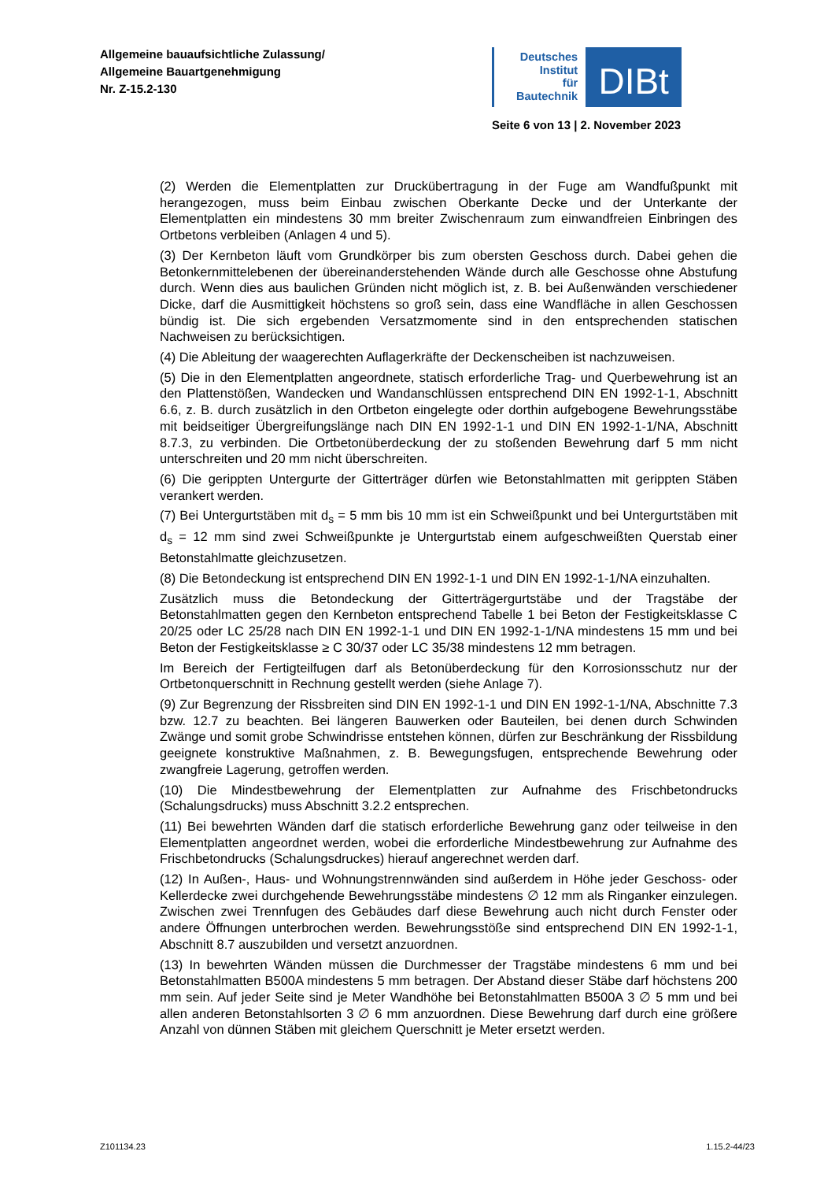Allgemeine bauaufsichtliche Zulassung/
Allgemeine Bauartgenehmigung
Nr. Z-15.2-130
Deutsches
Institut
für
Bautechnik
DIBt
Seite 6 von 13 | 2. November 2023
(2) Werden die Elementplatten zur Druckübertragung in der Fuge am Wandfußpunkt mit herangezogen, muss beim Einbau zwischen Oberkante Decke und der Unterkante der Elementplatten ein mindestens 30 mm breiter Zwischenraum zum einwandfreien Einbringen des Ortbetons verbleiben (Anlagen 4 und 5).
(3) Der Kernbeton läuft vom Grundkörper bis zum obersten Geschoss durch. Dabei gehen die Betonkernmittelebenen der übereinanderstehenden Wände durch alle Geschosse ohne Abstufung durch. Wenn dies aus baulichen Gründen nicht möglich ist, z. B. bei Außenwänden verschiedener Dicke, darf die Ausmittigkeit höchstens so groß sein, dass eine Wandfläche in allen Geschossen bündig ist. Die sich ergebenden Versatzmomente sind in den entsprechenden statischen Nachweisen zu berücksichtigen.
(4) Die Ableitung der waagerechten Auflagerkräfte der Deckenscheiben ist nachzuweisen.
(5) Die in den Elementplatten angeordnete, statisch erforderliche Trag- und Querbewehrung ist an den Plattenstößen, Wandecken und Wandanschlüssen entsprechend DIN EN 1992-1-1, Abschnitt 6.6, z. B. durch zusätzlich in den Ortbeton eingelegte oder dorthin aufgebogene Bewehrungsstäbe mit beidseitiger Übergreifungslänge nach DIN EN 1992-1-1 und DIN EN 1992-1-1/NA, Abschnitt 8.7.3, zu verbinden. Die Ortbetonüberdeckung der zu stoßenden Bewehrung darf 5 mm nicht unterschreiten und 20 mm nicht überschreiten.
(6) Die gerippten Untergurte der Gitterträger dürfen wie Betonstahlmatten mit gerippten Stäben verankert werden.
(7) Bei Untergurtstäben mit d<sub>s</sub> = 5 mm bis 10 mm ist ein Schweißpunkt und bei Untergurtstäben mit d<sub>s</sub> = 12 mm sind zwei Schweißpunkte je Untergurtstab einem aufgeschweißten Querstab einer Betonstahlmatte gleichzusetzen.
(8) Die Betondeckung ist entsprechend DIN EN 1992-1-1 und DIN EN 1992-1-1/NA einzuhalten.
Zusätzlich muss die Betondeckung der Gitterträgergurtstäbe und der Tragstäbe der Betonstahlmatten gegen den Kernbeton entsprechend Tabelle 1 bei Beton der Festigkeitsklasse C 20/25 oder LC 25/28 nach DIN EN 1992-1-1 und DIN EN 1992-1-1/NA mindestens 15 mm und bei Beton der Festigkeitsklasse ≥ C 30/37 oder LC 35/38 mindestens 12 mm betragen.
Im Bereich der Fertigteilfugen darf als Betonüberdeckung für den Korrosionsschutz nur der Ortbetonquerschnitt in Rechnung gestellt werden (siehe Anlage 7).
(9) Zur Begrenzung der Rissbreiten sind DIN EN 1992-1-1 und DIN EN 1992-1-1/NA, Abschnitte 7.3 bzw. 12.7 zu beachten. Bei längeren Bauwerken oder Bauteilen, bei denen durch Schwinden Zwänge und somit grobe Schwindrisse entstehen können, dürfen zur Beschränkung der Rissbildung geeignete konstruktive Maßnahmen, z. B. Bewegungsfugen, entsprechende Bewehrung oder zwangfreie Lagerung, getroffen werden.
(10) Die Mindestbewehrung der Elementplatten zur Aufnahme des Frischbetondrucks (Schalungsdrucks) muss Abschnitt 3.2.2 entsprechen.
(11) Bei bewehrten Wänden darf die statisch erforderliche Bewehrung ganz oder teilweise in den Elementplatten angeordnet werden, wobei die erforderliche Mindestbewehrung zur Aufnahme des Frischbetondrucks (Schalungsdruckes) hierauf angerechnet werden darf.
(12) In Außen-, Haus- und Wohnungstrennwänden sind außerdem in Höhe jeder Geschoss- oder Kellerdecke zwei durchgehende Bewehrungsstäbe mindestens ∅ 12 mm als Ringanker einzulegen. Zwischen zwei Trennfugen des Gebäudes darf diese Bewehrung auch nicht durch Fenster oder andere Öffnungen unterbrochen werden. Bewehrungsstöße sind entsprechend DIN EN 1992-1-1, Abschnitt 8.7 auszubilden und versetzt anzuordnen.
(13) In bewehrten Wänden müssen die Durchmesser der Tragstäbe mindestens 6 mm und bei Betonstahlmatten B500A mindestens 5 mm betragen. Der Abstand dieser Stäbe darf höchstens 200 mm sein. Auf jeder Seite sind je Meter Wandhöhe bei Betonstahlmatten B500A 3 ∅ 5 mm und bei allen anderen Betonstahlsorten 3 ∅ 6 mm anzuordnen. Diese Bewehrung darf durch eine größere Anzahl von dünnen Stäben mit gleichem Querschnitt je Meter ersetzt werden.
Z101134.23 1.15.2-44/23